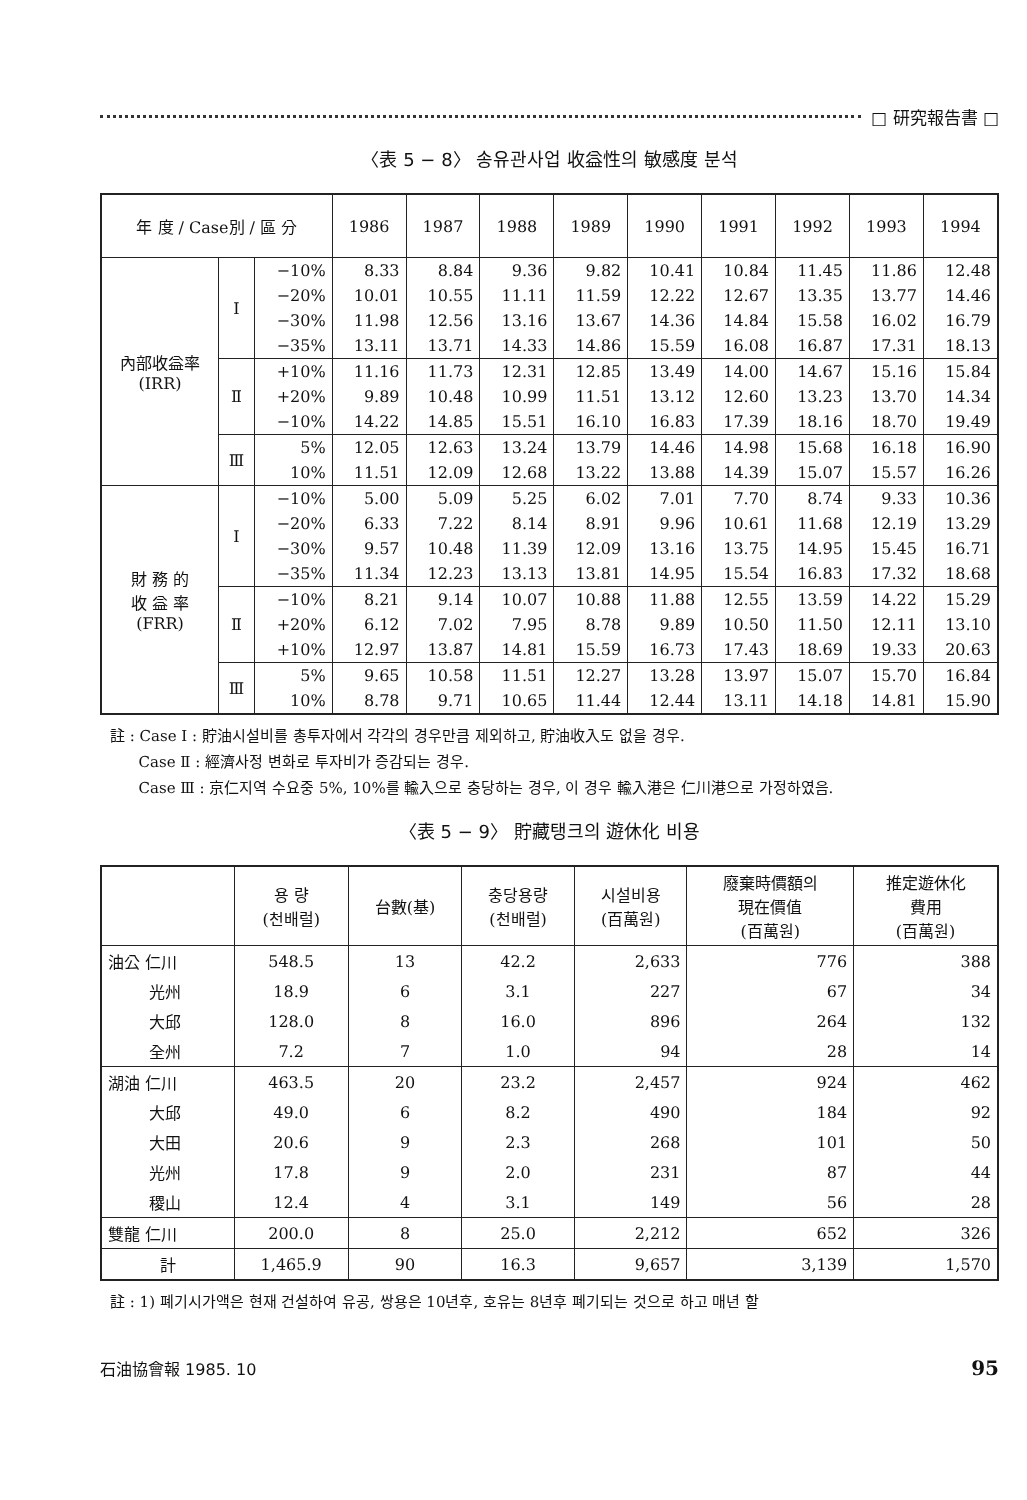□ 研究報告書 □
〈表 5 − 8〉 송유관사업 收益性의 敏感度 분석
| 年 度 / Case別 / 區 分 | | | 1986 | 1987 | 1988 | 1989 | 1990 | 1991 | 1992 | 1993 | 1994 |
| --- | --- | --- | --- | --- | --- | --- | --- | --- | --- | --- | --- |
| 內部收益率 (IRR) | Ⅰ | −10% | 8.33 | 8.84 | 9.36 | 9.82 | 10.41 | 10.84 | 11.45 | 11.86 | 12.48 |
| | | −20% | 10.01 | 10.55 | 11.11 | 11.59 | 12.22 | 12.67 | 13.35 | 13.77 | 14.46 |
| | | −30% | 11.98 | 12.56 | 13.16 | 13.67 | 14.36 | 14.84 | 15.58 | 16.02 | 16.79 |
| | | −35% | 13.11 | 13.71 | 14.33 | 14.86 | 15.59 | 16.08 | 16.87 | 17.31 | 18.13 |
| | Ⅱ | +10% | 11.16 | 11.73 | 12.31 | 12.85 | 13.49 | 14.00 | 14.67 | 15.16 | 15.84 |
| | | +20% | 9.89 | 10.48 | 10.99 | 11.51 | 13.12 | 12.60 | 13.23 | 13.70 | 14.34 |
| | | −10% | 14.22 | 14.85 | 15.51 | 16.10 | 16.83 | 17.39 | 18.16 | 18.70 | 19.49 |
| | Ⅲ | 5% | 12.05 | 12.63 | 13.24 | 13.79 | 14.46 | 14.98 | 15.68 | 16.18 | 16.90 |
| | | 10% | 11.51 | 12.09 | 12.68 | 13.22 | 13.88 | 14.39 | 15.07 | 15.57 | 16.26 |
| 財 務 的 收 益 率 (FRR) | Ⅰ | −10% | 5.00 | 5.09 | 5.25 | 6.02 | 7.01 | 7.70 | 8.74 | 9.33 | 10.36 |
| | | −20% | 6.33 | 7.22 | 8.14 | 8.91 | 9.96 | 10.61 | 11.68 | 12.19 | 13.29 |
| | | −30% | 9.57 | 10.48 | 11.39 | 12.09 | 13.16 | 13.75 | 14.95 | 15.45 | 16.71 |
| | | −35% | 11.34 | 12.23 | 13.13 | 13.81 | 14.95 | 15.54 | 16.83 | 17.32 | 18.68 |
| | Ⅱ | −10% | 8.21 | 9.14 | 10.07 | 10.88 | 11.88 | 12.55 | 13.59 | 14.22 | 15.29 |
| | | +20% | 6.12 | 7.02 | 7.95 | 8.78 | 9.89 | 10.50 | 11.50 | 12.11 | 13.10 |
| | | +10% | 12.97 | 13.87 | 14.81 | 15.59 | 16.73 | 17.43 | 18.69 | 19.33 | 20.63 |
| | Ⅲ | 5% | 9.65 | 10.58 | 11.51 | 12.27 | 13.28 | 13.97 | 15.07 | 15.70 | 16.84 |
| | | 10% | 8.78 | 9.71 | 10.65 | 11.44 | 12.44 | 13.11 | 14.18 | 14.81 | 15.90 |
註 : Case Ⅰ : 貯油시설비를 총투자에서 각각의 경우만큼 제외하고, 貯油收入도 없을 경우.
Case Ⅱ : 經濟사정 변화로 투자비가 증감되는 경우.
Case Ⅲ : 京仁지역 수요중 5%, 10%를 輸入으로 충당하는 경우, 이 경우 輸入港은 仁川港으로 가정하였음.
〈表 5 − 9〉 貯藏탱크의 遊休化 비용
| | 용 량 (천배럴) | 台數(基) | 충당용량 (천배럴) | 시설비용 (百萬원) | 廢棄時價額의 現在價值 (百萬원) | 推定遊休化 費用 (百萬원) |
| --- | --- | --- | --- | --- | --- | --- |
| 油公 仁川 | 548.5 | 13 | 42.2 | 2,633 | 776 | 388 |
| 光州 | 18.9 | 6 | 3.1 | 227 | 67 | 34 |
| 大邱 | 128.0 | 8 | 16.0 | 896 | 264 | 132 |
| 全州 | 7.2 | 7 | 1.0 | 94 | 28 | 14 |
| 湖油 仁川 | 463.5 | 20 | 23.2 | 2,457 | 924 | 462 |
| 大邱 | 49.0 | 6 | 8.2 | 490 | 184 | 92 |
| 大田 | 20.6 | 9 | 2.3 | 268 | 101 | 50 |
| 光州 | 17.8 | 9 | 2.0 | 231 | 87 | 44 |
| 稷山 | 12.4 | 4 | 3.1 | 149 | 56 | 28 |
| 雙龍 仁川 | 200.0 | 8 | 25.0 | 2,212 | 652 | 326 |
| 計 | 1,465.9 | 90 | 16.3 | 9,657 | 3,139 | 1,570 |
註 : 1) 폐기시가액은 현재 건설하여 유공, 쌍용은 10년후, 호유는 8년후 폐기되는 것으로 하고 매년 할
石油協會報 1985. 10 95